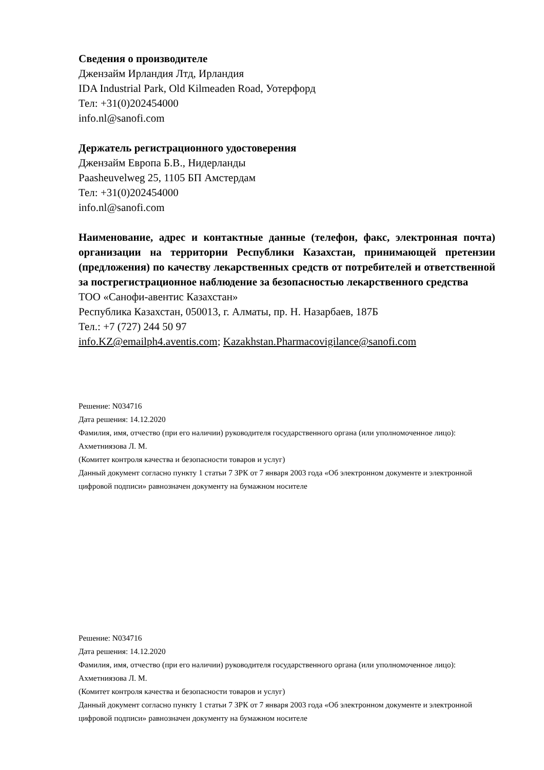Сведения о производителе
Джензайм Ирландия Лтд, Ирландия
IDA Industrial Park, Old Kilmeaden Road, Уотерфорд
Тел: +31(0)202454000
info.nl@sanofi.com
Держатель регистрационного удостоверения
Джензайм Европа Б.В., Нидерланды
Paasheuvelweg 25, 1105 БП Амстердам
Тел: +31(0)202454000
info.nl@sanofi.com
Наименование, адрес и контактные данные (телефон, факс, электронная почта) организации на территории Республики Казахстан, принимающей претензии (предложения) по качеству лекарственных средств от потребителей и ответственной за пострегистрационное наблюдение за безопасностью лекарственного средства
ТОО «Санофи-авентис Казахстан»
Республика Казахстан, 050013, г. Алматы, пр. Н. Назарбаев, 187Б
Тел.: +7 (727) 244 50 97
info.KZ@emailph4.aventis.com; Kazakhstan.Pharmacovigilance@sanofi.com
Решение: N034716
Дата решения: 14.12.2020
Фамилия, имя, отчество (при его наличии) руководителя государственного органа (или уполномоченное лицо): Ахметниязова Л. М.
(Комитет контроля качества и безопасности товаров и услуг)
Данный документ согласно пункту 1 статьи 7 ЗРК от 7 января 2003 года «Об электронном документе и электронной цифровой подписи» равнозначен документу на бумажном носителе
Решение: N034716
Дата решения: 14.12.2020
Фамилия, имя, отчество (при его наличии) руководителя государственного органа (или уполномоченное лицо): Ахметниязова Л. М.
(Комитет контроля качества и безопасности товаров и услуг)
Данный документ согласно пункту 1 статьи 7 ЗРК от 7 января 2003 года «Об электронном документе и электронной цифровой подписи» равнозначен документу на бумажном носителе